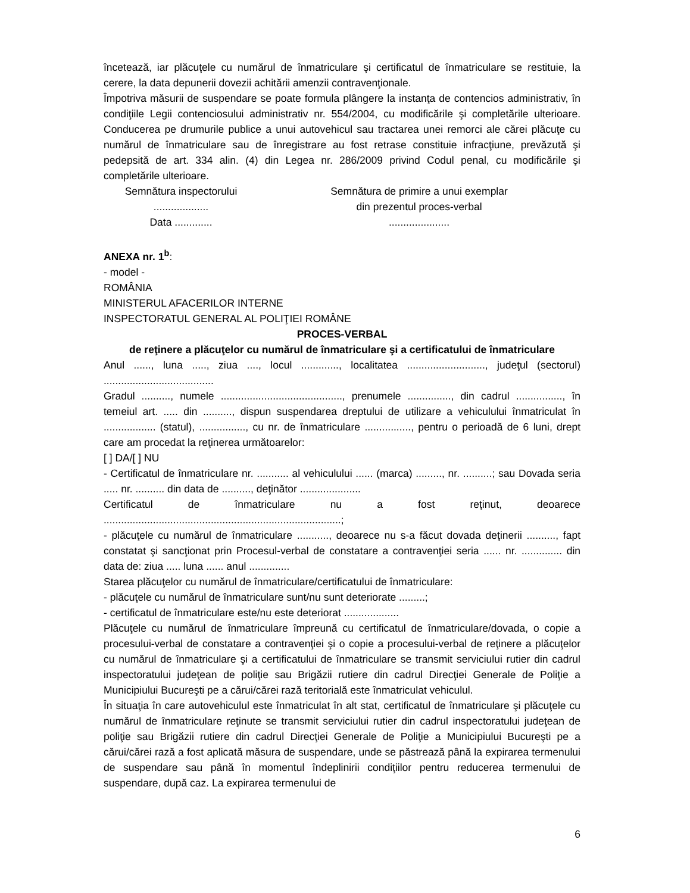încetează, iar plăcuţele cu numărul de înmatriculare şi certificatul de înmatriculare se restituie, la cerere, la data depunerii dovezii achitării amenzii contravenţionale.
Împotriva măsurii de suspendare se poate formula plângere la instanţa de contencios administrativ, în condiţiile Legii contenciosului administrativ nr. 554/2004, cu modificările şi completările ulterioare. Conducerea pe drumurile publice a unui autovehicul sau tractarea unei remorci ale cărei plăcuţe cu numărul de înmatriculare sau de înregistrare au fost retrase constituie infracţiune, prevăzută şi pedepsită de art. 334 alin. (4) din Legea nr. 286/2009 privind Codul penal, cu modificările şi completările ulterioare.
Semnătura inspectorului
...................
Data .............
Semnătura de primire a unui exemplar
din prezentul proces-verbal
.....................
ANEXA nr. 1<sup>b</sup>:
- model -
ROMÂNIA
MINISTERUL AFACERILOR INTERNE
INSPECTORATUL GENERAL AL POLIŢIEI ROMÂNE
PROCES-VERBAL
de reţinere a plăcuţelor cu numărul de înmatriculare şi a certificatului de înmatriculare
Anul ......, luna ....., ziua ...., locul ............., localitatea ..........................., judeţul (sectorul) ......................................
Gradul .........., numele .........................................., prenumele ..............., din cadrul ................, în temeiul art. ..... din .........., dispun suspendarea dreptului de utilizare a vehiculului înmatriculat în .................. (statul), ................, cu nr. de înmatriculare ................, pentru o perioadă de 6 luni, drept care am procedat la reţinerea următoarelor:
[ ] DA/[ ] NU
- Certificatul de înmatriculare nr. ........... al vehiculului ...... (marca) ........., nr. ..........; sau Dovada seria ..... nr. .......... din data de .........., deţinător .....................
Certificatul de înmatriculare nu a fost reţinut, deoarece ..................................................................................;
- plăcuţele cu numărul de înmatriculare ..........., deoarece nu s-a făcut dovada deţinerii .........., fapt constatat şi sancţionat prin Procesul-verbal de constatare a contravenţiei seria ...... nr. .............. din data de: ziua ..... luna ...... anul ..............
Starea plăcuţelor cu numărul de înmatriculare/certificatului de înmatriculare:
- plăcuţele cu numărul de înmatriculare sunt/nu sunt deteriorate .........;
- certificatul de înmatriculare este/nu este deteriorat ...................
Plăcuţele cu numărul de înmatriculare împreună cu certificatul de înmatriculare/dovada, o copie a procesului-verbal de constatare a contravenţiei şi o copie a procesului-verbal de reţinere a plăcuţelor cu numărul de înmatriculare şi a certificatului de înmatriculare se transmit serviciului rutier din cadrul inspectoratului judeţean de poliţie sau Brigăzii rutiere din cadrul Direcţiei Generale de Poliţie a Municipiului Bucureşti pe a cărui/cărei rază teritorială este înmatriculat vehiculul.
În situaţia în care autovehiculul este înmatriculat în alt stat, certificatul de înmatriculare şi plăcuţele cu numărul de înmatriculare reţinute se transmit serviciului rutier din cadrul inspectoratului judeţean de poliţie sau Brigăzii rutiere din cadrul Direcţiei Generale de Poliţie a Municipiului Bucureşti pe a cărui/cărei rază a fost aplicată măsura de suspendare, unde se păstrează până la expirarea termenului de suspendare sau până în momentul îndeplinirii condiţiilor pentru reducerea termenului de suspendare, după caz. La expirarea termenului de
6